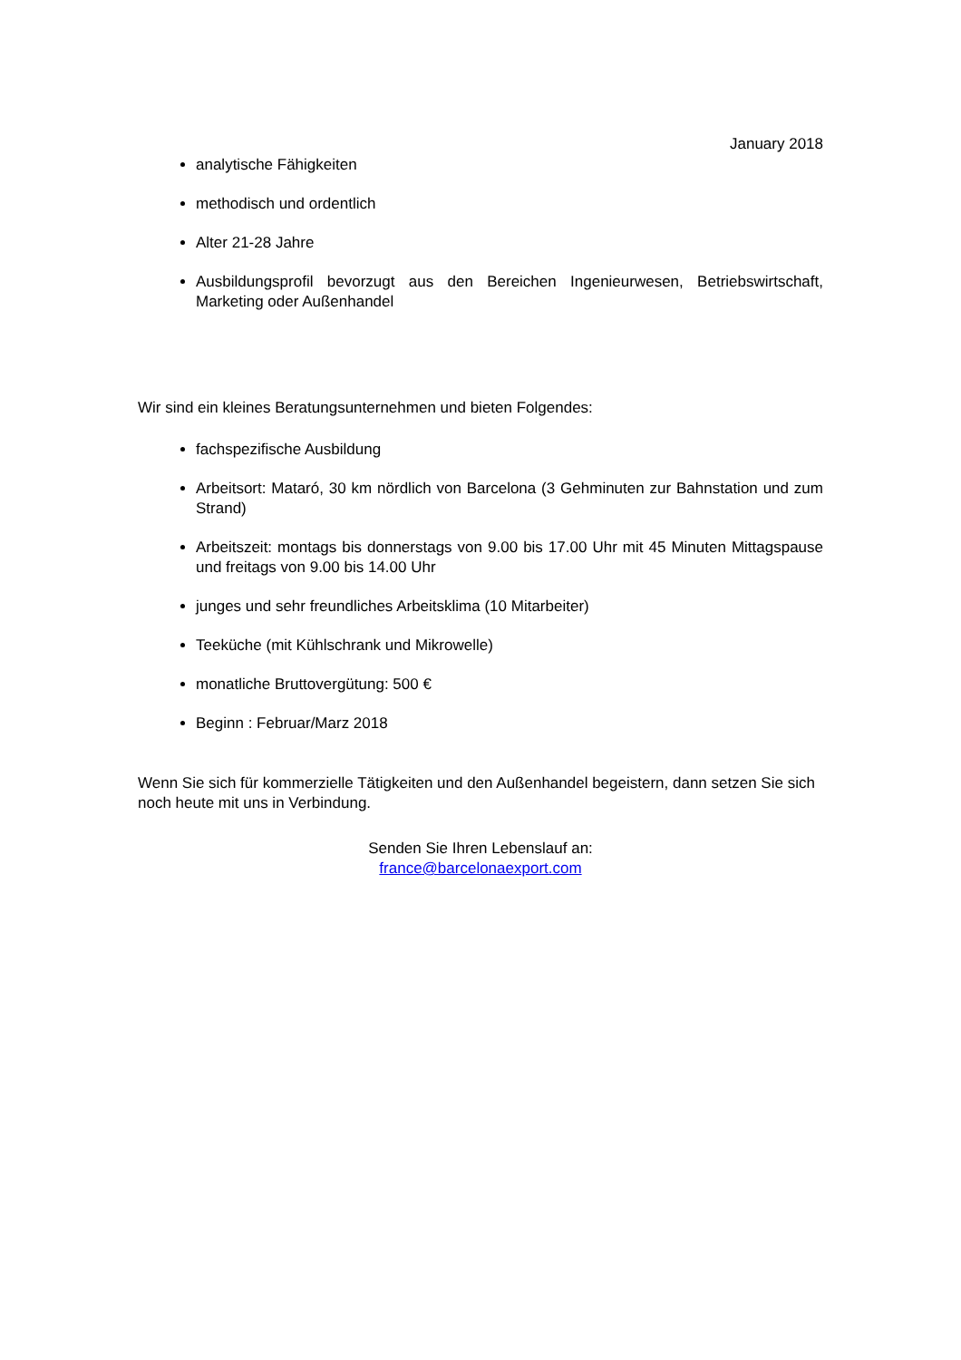January 2018
analytische Fähigkeiten
methodisch und ordentlich
Alter 21-28 Jahre
Ausbildungsprofil bevorzugt aus den Bereichen Ingenieurwesen, Betriebswirtschaft, Marketing oder Außenhandel
Wir sind ein kleines Beratungsunternehmen und bieten Folgendes:
fachspezifische Ausbildung
Arbeitsort: Mataró, 30 km nördlich von Barcelona (3 Gehminuten zur Bahnstation und zum Strand)
Arbeitszeit: montags bis donnerstags von 9.00 bis 17.00 Uhr mit 45 Minuten Mittagspause und freitags von 9.00 bis 14.00 Uhr
junges und sehr freundliches Arbeitsklima (10 Mitarbeiter)
Teeküche (mit Kühlschrank und Mikrowelle)
monatliche Bruttovergütung: 500 €
Beginn : Februar/Marz 2018
Wenn Sie sich für kommerzielle Tätigkeiten und den Außenhandel begeistern, dann setzen Sie sich noch heute mit uns in Verbindung.
Senden Sie Ihren Lebenslauf an:
france@barcelonaexport.com